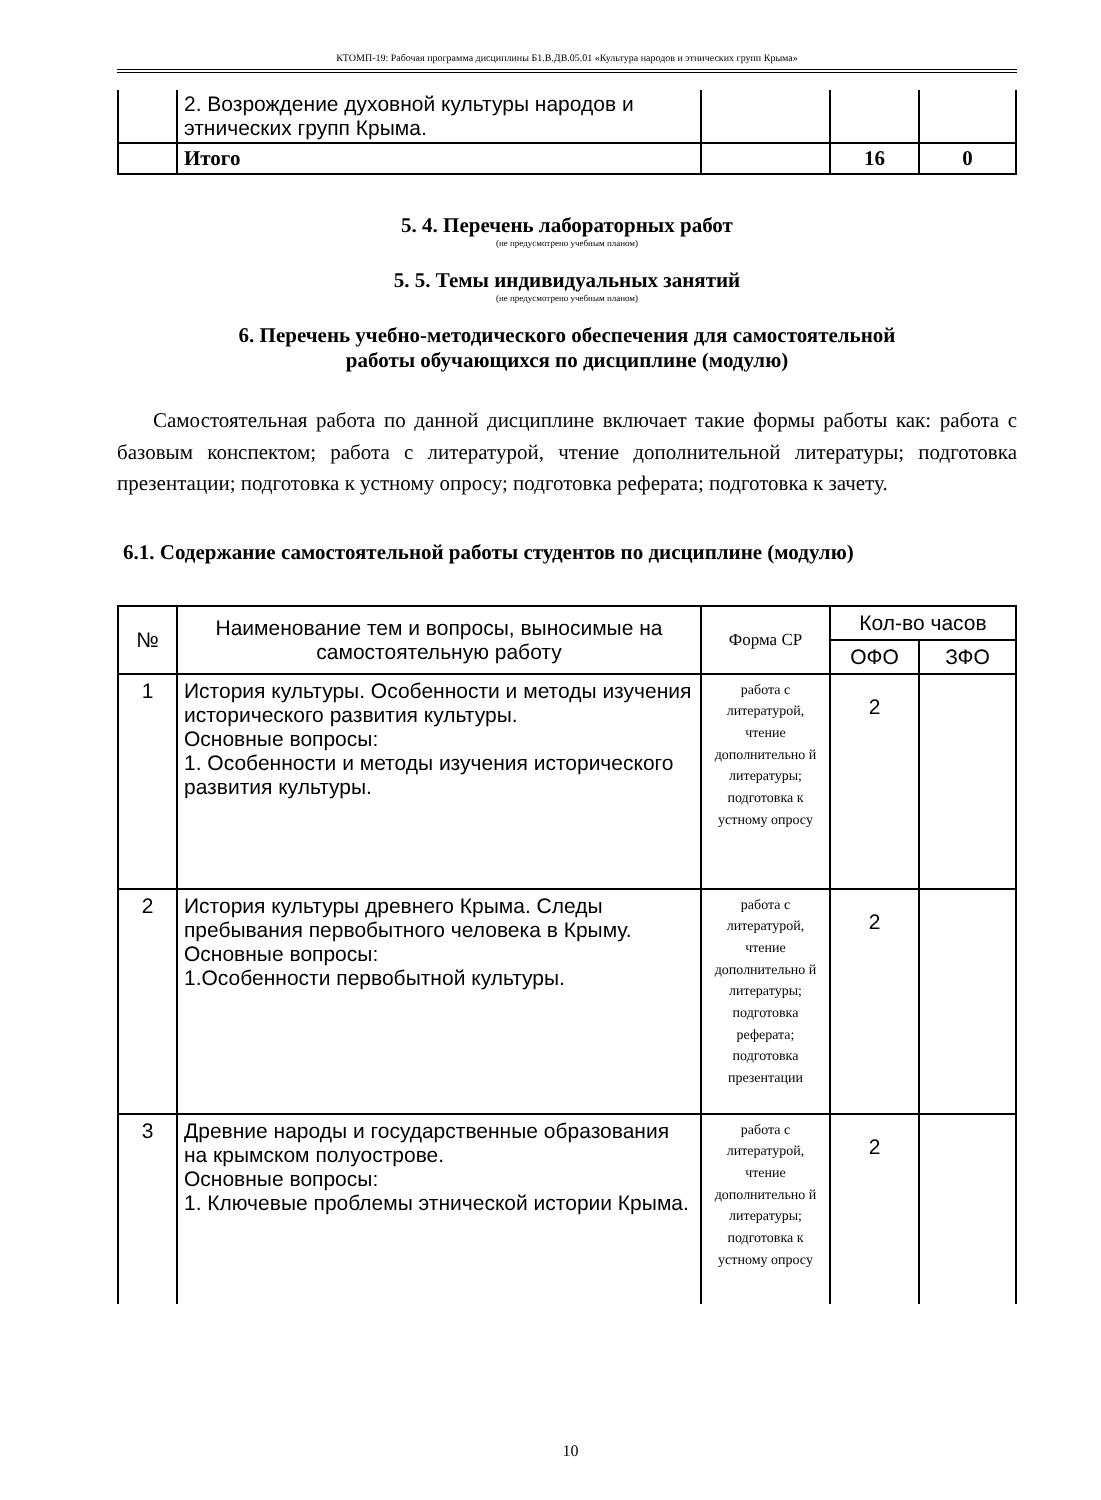КТОМП-19: Рабочая программа дисциплины Б1.В.ДВ.05.01 «Культура народов и этнических групп Крыма»
| | 2. Возрождение духовной культуры народов и этнических групп Крыма. | | | |
| | Итого | | 16 | 0 |
5. 4. Перечень лабораторных работ
(не предусмотрено учебным планом)
5. 5. Темы индивидуальных занятий
(не предусмотрено учебным планом)
6. Перечень учебно-методического обеспечения для самостоятельной
работы обучающихся по дисциплине (модулю)
Самостоятельная работа по данной дисциплине включает такие формы работы как: работа с базовым конспектом; работа с литературой, чтение дополнительной литературы; подготовка презентации; подготовка к устному опросу; подготовка реферата; подготовка к зачету.
6.1. Содержание самостоятельной работы студентов по дисциплине (модулю)
| № | Наименование тем и вопросы, выносимые на самостоятельную работу | Форма СР | Кол-во часов | |
| --- | --- | --- | --- | --- |
| | | | ОФО | ЗФО |
| 1 | История культуры. Особенности и методы изучения исторического развития культуры. Основные вопросы: 1. Особенности и методы изучения исторического развития культуры. | работа с литературой, чтение дополнительно й литературы; подготовка к устному опросу | 2 | |
| 2 | История культуры древнего Крыма. Следы пребывания первобытного человека в Крыму. Основные вопросы: 1.Особенности первобытной культуры. | работа с литературой, чтение дополнительно й литературы; подготовка реферата; подготовка презентации | 2 | |
| 3 | Древние народы и государственные образования на крымском полуострове. Основные вопросы: 1. Ключевые проблемы этнической истории Крыма. | работа с литературой, чтение дополнительно й литературы; подготовка к устному опросу | 2 | |
10